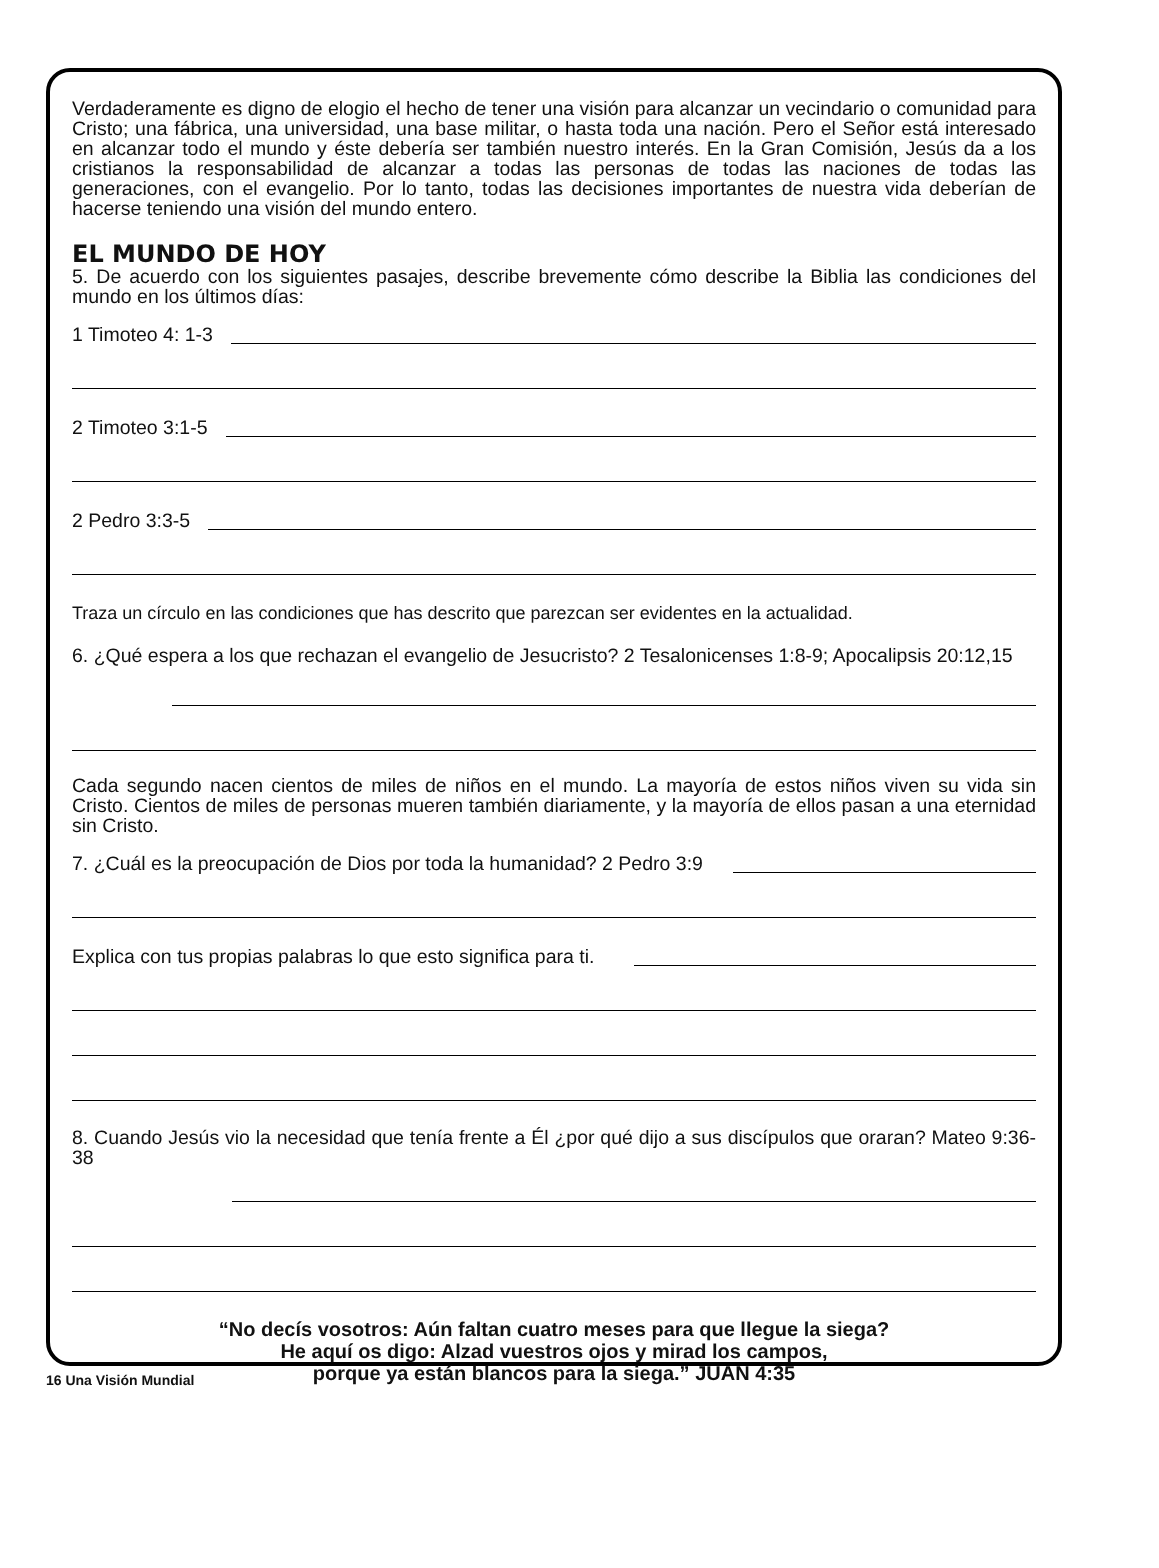Verdaderamente es digno de elogio el hecho de tener una visión para alcanzar un vecindario o comunidad para Cristo; una fábrica, una universidad, una base militar, o hasta toda una nación. Pero el Señor está interesado en alcanzar todo el mundo y éste debería ser también nuestro interés. En la Gran Comisión, Jesús da a los cristianos la responsabilidad de alcanzar a todas las personas de todas las naciones de todas las generaciones, con el evangelio. Por lo tanto, todas las decisiones importantes de nuestra vida deberían de hacerse teniendo una visión del mundo entero.
EL MUNDO DE HOY
5. De acuerdo con los siguientes pasajes, describe brevemente cómo describe la Biblia las condiciones del mundo en los últimos días:
1 Timoteo 4: 1-3
2 Timoteo 3:1-5
2 Pedro 3:3-5
Traza un círculo en las condiciones que has descrito que parezcan ser evidentes en la actualidad.
6. ¿Qué espera a los que rechazan el evangelio de Jesucristo? 2 Tesalonicenses 1:8-9; Apocalipsis 20:12,15
Cada segundo nacen cientos de miles de niños en el mundo. La mayoría de estos niños viven su vida sin Cristo. Cientos de miles de personas mueren también diariamente, y la mayoría de ellos pasan a una eternidad sin Cristo.
7. ¿Cuál es la preocupación de Dios por toda la humanidad? 2 Pedro 3:9
Explica con tus propias palabras lo que esto significa para ti.
8. Cuando Jesús vio la necesidad que tenía frente a Él ¿por qué dijo a sus discípulos que oraran? Mateo 9:36-38
“No decís vosotros: Aún faltan cuatro meses para que llegue la siega?
He aquí os digo: Alzad vuestros ojos y mirad los campos,
porque ya están blancos para la siega.” JUAN 4:35
16 Una Visión Mundial